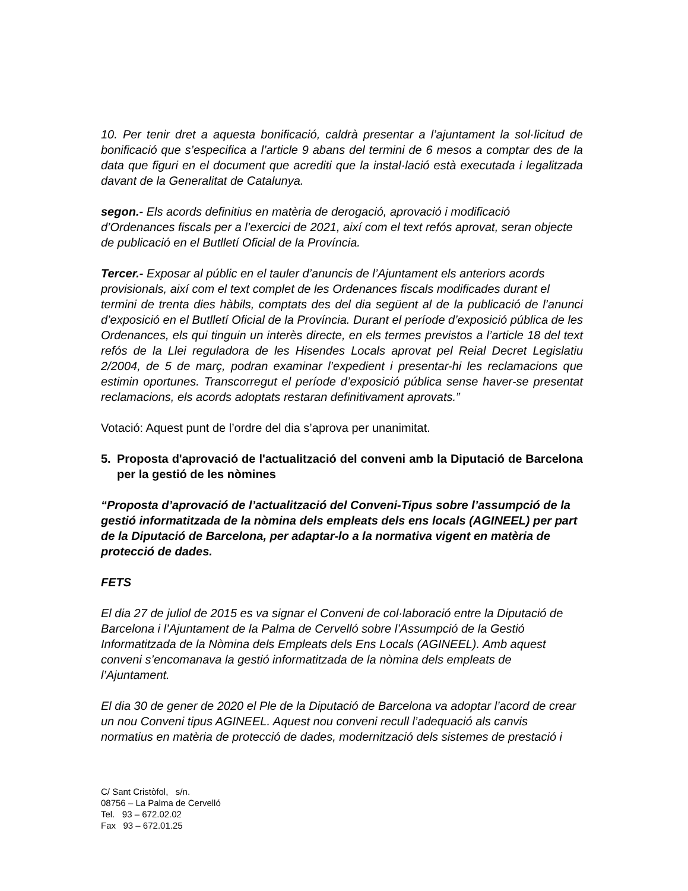10. Per tenir dret a aquesta bonificació, caldrà presentar a l’ajuntament la sol·licitud de bonificació que s’especifica a l’article 9 abans del termini de 6 mesos a comptar des de la data que figuri en el document que acrediti que la instal·lació està executada i legalitzada davant de la Generalitat de Catalunya.
segon.- Els acords definitius en matèria de derogació, aprovació i modificació d’Ordenances fiscals per a l’exercici de 2021, així com el text refós aprovat, seran objecte de publicació en el Butlletí Oficial de la Província.
Tercer.- Exposar al públic en el tauler d’anuncis de l’Ajuntament els anteriors acords
provisionals, així com el text complet de les Ordenances fiscals modificades durant el
termini de trenta dies hàbils, comptats des del dia següent al de la publicació de l’anunci d’exposició en el Butlletí Oficial de la Província. Durant el període d’exposició pública de les Ordenances, els qui tinguin un interès directe, en els termes previstos a l’article 18 del text refós de la Llei reguladora de les Hisendes Locals aprovat pel Reial Decret Legislatiu 2/2004, de 5 de març, podran examinar l’expedient i presentar-hi les reclamacions que estimin oportunes. Transcorregut el període d’exposició pública sense haver-se presentat reclamacions, els acords adoptats restaran definitivament aprovats.”
Votació: Aquest punt de l’ordre del dia s’aprova per unanimitat.
5. Proposta d'aprovació de l'actualització del conveni amb la Diputació de Barcelona per la gestió de les nòmines
“Proposta d’aprovació de l’actualització del Conveni-Tipus sobre l’assumpció de la gestió informatitzada de la nòmina dels empleats dels ens locals (AGINEEL) per part de la Diputació de Barcelona, per adaptar-lo a la normativa vigent en matèria de protecció de dades.
FETS
El dia 27 de juliol de 2015 es va signar el Conveni de col·laboració entre la Diputació de Barcelona i l’Ajuntament de la Palma de Cervelló sobre l’Assumpció de la Gestió Informatitzada de la Nòmina dels Empleats dels Ens Locals (AGINEEL). Amb aquest conveni s’encomanava la gestió informatitzada de la nòmina dels empleats de l’Ajuntament.
El dia 30 de gener de 2020 el Ple de la Diputació de Barcelona va adoptar l’acord de crear un nou Conveni tipus AGINEEL. Aquest nou conveni recull l’adequació als canvis normatius en matèria de protecció de dades, modernització dels sistemes de prestació i
C/ Sant Cristòfol, s/n.
08756 – La Palma de Cervelló
Tel. 93 – 672.02.02
Fax 93 – 672.01.25